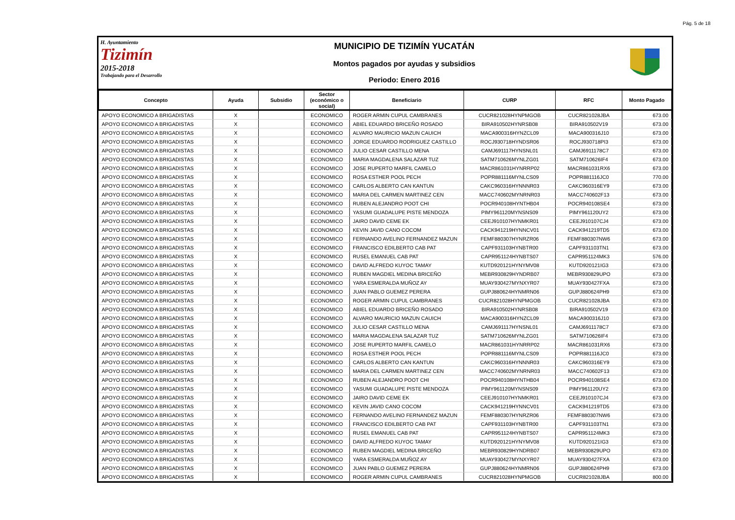Pág. 5 de 18
H. Ayuntamiento
Tizimín
2015-2018
Trabajando para el Desarrollo
MUNICIPIO DE TIZIMÍN YUCATÁN
Montos pagados por ayudas y subsidios
Periodo: Enero 2016
| Concepto | Ayuda | Subsidio | Sector (económico o social) | Beneficiario | CURP | RFC | Monto Pagado |
| --- | --- | --- | --- | --- | --- | --- | --- |
| APOYO ECONOMICO A BRIGADISTAS | X | | ECONOMICO | ROGER ARMIN CUPUL CAMBRANES | CUCR821028HYNPMGOB | CUCR821028JBA | 673.00 |
| APOYO ECONOMICO A BRIGADISTAS | X | | ECONOMICO | ABIEL EDUARDO BRICEÑO ROSADO | BIRA910502HYNRSB08 | BIRA910502V19 | 673.00 |
| APOYO ECONOMICO A BRIGADISTAS | X | | ECONOMICO | ALVARO MAURICIO MAZUN CAUICH | MACA900316HYNZCL09 | MACA900316J10 | 673.00 |
| APOYO ECONOMICO A BRIGADISTAS | X | | ECONOMICO | JORGE EDUARDO RODRIGUEZ CASTILLO | ROCJ930718HYNDSR06 | ROCJ930718PI3 | 673.00 |
| APOYO ECONOMICO A BRIGADISTAS | X | | ECONOMICO | JULIO CESAR CASTILLO MENA | CAMJ691117HYNSNL01 | CAMJ6911178C7 | 673.00 |
| APOYO ECONOMICO A BRIGADISTAS | X | | ECONOMICO | MARIA MAGDALENA SALAZAR TUZ | SATM710626MYNLZG01 | SATM710626IF4 | 673.00 |
| APOYO ECONOMICO A BRIGADISTAS | X | | ECONOMICO | JOSE RUPERTO MARFIL CAMELO | MACR861031HYNRRP02 | MACR861031RX6 | 673.00 |
| APOYO ECONOMICO A BRIGADISTAS | X | | ECONOMICO | ROSA ESTHER POOL PECH | POPR881116MYNLCS09 | POPR881116JC0 | 770.00 |
| APOYO ECONOMICO A BRIGADISTAS | X | | ECONOMICO | CARLOS ALBERTO CAN KANTUN | CAKC960316HYNNNR03 | CAKC960316EY9 | 673.00 |
| APOYO ECONOMICO A BRIGADISTAS | X | | ECONOMICO | MARIA DEL CARMEN MARTINEZ CEN | MACC740602MYNRNR03 | MACC740602F13 | 673.00 |
| APOYO ECONOMICO A BRIGADISTAS | X | | ECONOMICO | RUBEN ALEJANDRO POOT CHI | POCR940108HYNTHB04 | POCR940108SE4 | 673.00 |
| APOYO ECONOMICO A BRIGADISTAS | X | | ECONOMICO | YASUMI GUADALUPE PISTE MENDOZA | PIMY961120MYNSNS09 | PIMY961120UY2 | 673.00 |
| APOYO ECONOMICO A BRIGADISTAS | X | | ECONOMICO | JAIRO DAVID CEME EK | CEEJ910107HYNMKR01 | CEEJ910107CJ4 | 673.00 |
| APOYO ECONOMICO A BRIGADISTAS | X | | ECONOMICO | KEVIN JAVID CANO COCOM | CACK941219HYNNCV01 | CACK941219TD5 | 673.00 |
| APOYO ECONOMICO A BRIGADISTAS | X | | ECONOMICO | FERNANDO AVELINO FERNANDEZ MAZUN | FEMF880307HYNRZR06 | FEMF880307NW6 | 673.00 |
| APOYO ECONOMICO A BRIGADISTAS | X | | ECONOMICO | FRANCISCO EDILBERTO CAB PAT | CAPF931103HYNBTR00 | CAPF931103TN1 | 673.00 |
| APOYO ECONOMICO A BRIGADISTAS | X | | ECONOMICO | RUSEL EMANUEL CAB PAT | CAPR951124HYNBTS07 | CAPR951124MK3 | 576.00 |
| APOYO ECONOMICO A BRIGADISTAS | X | | ECONOMICO | DAVID ALFREDO KUYOC TAMAY | KUTD920121HYNYMV08 | KUTD920121IG3 | 673.00 |
| APOYO ECONOMICO A BRIGADISTAS | X | | ECONOMICO | RUBEN MAGDIEL MEDINA BRICEÑO | MEBR930829HYNDRB07 | MEBR930829UPO | 673.00 |
| APOYO ECONOMICO A BRIGADISTAS | X | | ECONOMICO | YARA ESMERALDA MUÑOZ AY | MUAY930427MYNXYR07 | MUAY930427FXA | 673.00 |
| APOYO ECONOMICO A BRIGADISTAS | X | | ECONOMICO | JUAN PABLO GUEMEZ PERERA | GUPJ880624HYNMRN06 | GUPJ880624PH9 | 673.00 |
| APOYO ECONOMICO A BRIGADISTAS | X | | ECONOMICO | ROGER ARMIN CUPUL CAMBRANES | CUCR821028HYNPMGOB | CUCR821028JBA | 673.00 |
| APOYO ECONOMICO A BRIGADISTAS | X | | ECONOMICO | ABIEL EDUARDO BRICEÑO ROSADO | BIRA910502HYNRSB08 | BIRA910502V19 | 673.00 |
| APOYO ECONOMICO A BRIGADISTAS | X | | ECONOMICO | ALVARO MAURICIO MAZUN CAUICH | MACA900316HYNZCL09 | MACA900316J10 | 673.00 |
| APOYO ECONOMICO A BRIGADISTAS | X | | ECONOMICO | JULIO CESAR CASTILLO MENA | CAMJ691117HYNSNL01 | CAMJ6911178C7 | 673.00 |
| APOYO ECONOMICO A BRIGADISTAS | X | | ECONOMICO | MARIA MAGDALENA SALAZAR TUZ | SATM710626MYNLZG01 | SATM710626IF4 | 673.00 |
| APOYO ECONOMICO A BRIGADISTAS | X | | ECONOMICO | JOSE RUPERTO MARFIL CAMELO | MACR861031HYNRRP02 | MACR861031RX6 | 673.00 |
| APOYO ECONOMICO A BRIGADISTAS | X | | ECONOMICO | ROSA ESTHER POOL PECH | POPR881116MYNLCS09 | POPR881116JC0 | 673.00 |
| APOYO ECONOMICO A BRIGADISTAS | X | | ECONOMICO | CARLOS ALBERTO CAN KANTUN | CAKC960316HYNNNR03 | CAKC960316EY9 | 673.00 |
| APOYO ECONOMICO A BRIGADISTAS | X | | ECONOMICO | MARIA DEL CARMEN MARTINEZ CEN | MACC740602MYNRNR03 | MACC740602F13 | 673.00 |
| APOYO ECONOMICO A BRIGADISTAS | X | | ECONOMICO | RUBEN ALEJANDRO POOT CHI | POCR940108HYNTHB04 | POCR940108SE4 | 673.00 |
| APOYO ECONOMICO A BRIGADISTAS | X | | ECONOMICO | YASUMI GUADALUPE PISTE MENDOZA | PIMY961120MYNSNS09 | PIMY961120UY2 | 673.00 |
| APOYO ECONOMICO A BRIGADISTAS | X | | ECONOMICO | JAIRO DAVID CEME EK | CEEJ910107HYNMKR01 | CEEJ910107CJ4 | 673.00 |
| APOYO ECONOMICO A BRIGADISTAS | X | | ECONOMICO | KEVIN JAVID CANO COCOM | CACK941219HYNNCV01 | CACK941219TD5 | 673.00 |
| APOYO ECONOMICO A BRIGADISTAS | X | | ECONOMICO | FERNANDO AVELINO FERNANDEZ MAZUN | FEMF880307HYNRZR06 | FEMF880307NW6 | 673.00 |
| APOYO ECONOMICO A BRIGADISTAS | X | | ECONOMICO | FRANCISCO EDILBERTO CAB PAT | CAPF931103HYNBTR00 | CAPF931103TN1 | 673.00 |
| APOYO ECONOMICO A BRIGADISTAS | X | | ECONOMICO | RUSEL EMANUEL CAB PAT | CAPR951124HYNBTS07 | CAPR951124MK3 | 673.00 |
| APOYO ECONOMICO A BRIGADISTAS | X | | ECONOMICO | DAVID ALFREDO KUYOC TAMAY | KUTD920121HYNYMV08 | KUTD920121IG3 | 673.00 |
| APOYO ECONOMICO A BRIGADISTAS | X | | ECONOMICO | RUBEN MAGDIEL MEDINA BRICEÑO | MEBR930829HYNDRB07 | MEBR930829UPO | 673.00 |
| APOYO ECONOMICO A BRIGADISTAS | X | | ECONOMICO | YARA ESMERALDA MUÑOZ AY | MUAY930427MYNXYR07 | MUAY930427FXA | 673.00 |
| APOYO ECONOMICO A BRIGADISTAS | X | | ECONOMICO | JUAN PABLO GUEMEZ PERERA | GUPJ880624HYNMRN06 | GUPJ880624PH9 | 673.00 |
| APOYO ECONOMICO A BRIGADISTAS | X | | ECONOMICO | ROGER ARMIN CUPUL CAMBRANES | CUCR821028HYNPMGOB | CUCR821028JBA | 800.00 |